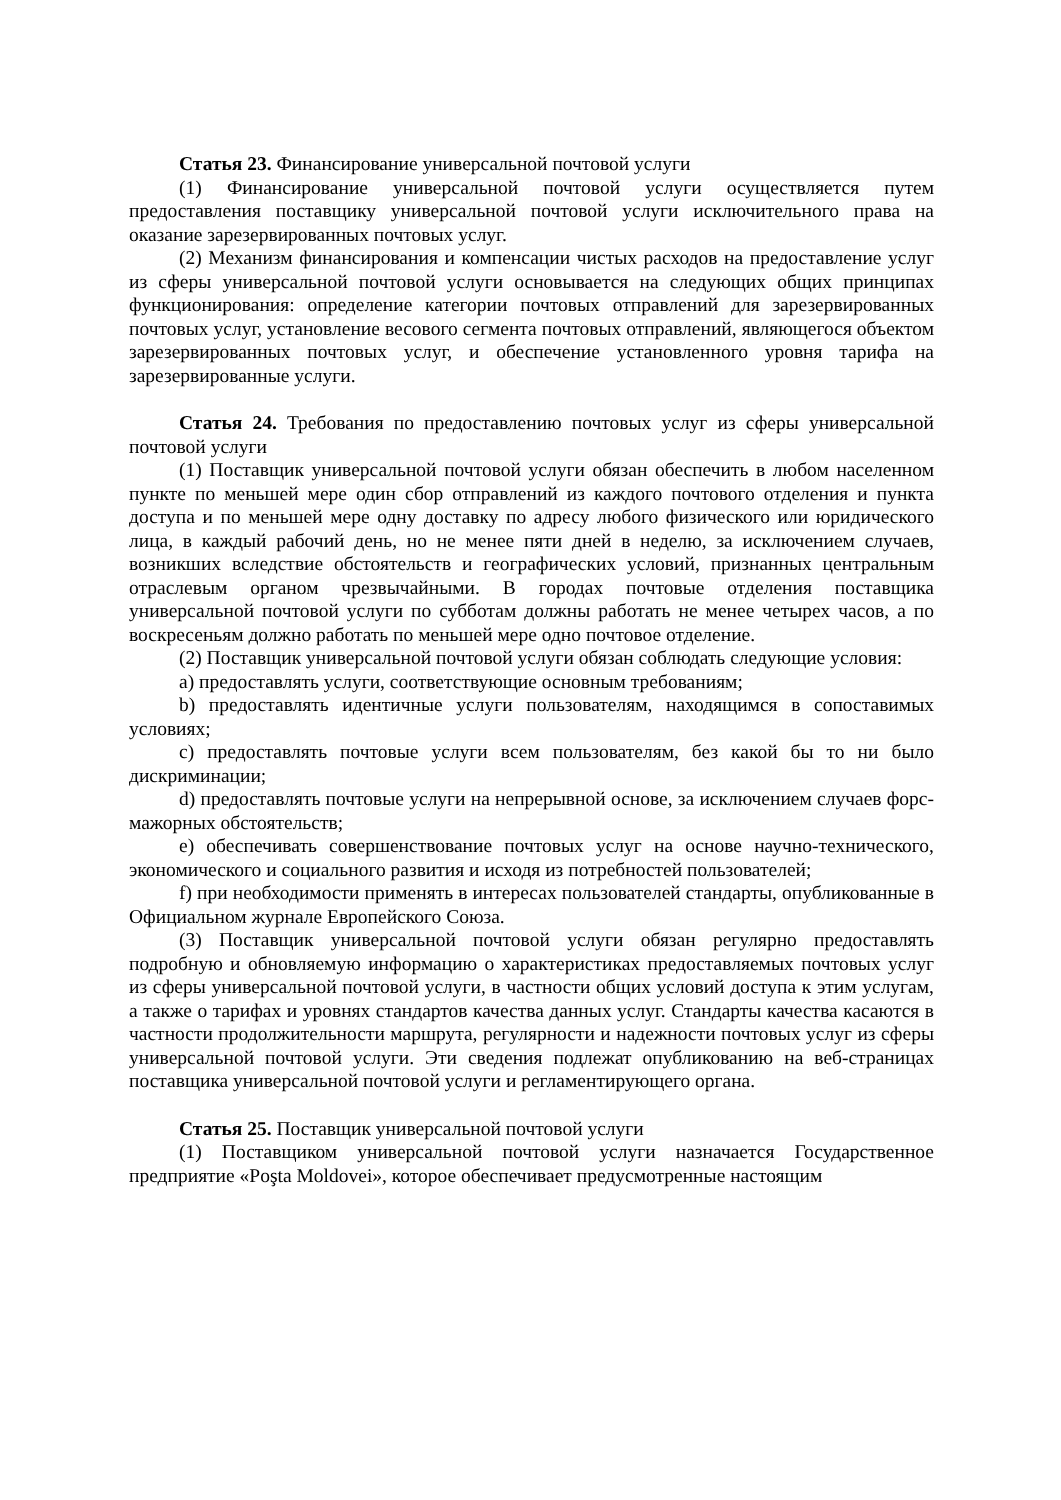Статья 23. Финансирование универсальной почтовой услуги
(1) Финансирование универсальной почтовой услуги осуществляется путем предоставления поставщику универсальной почтовой услуги исключительного права на оказание зарезервированных почтовых услуг.
(2) Механизм финансирования и компенсации чистых расходов на предоставление услуг из сферы универсальной почтовой услуги основывается на следующих общих принципах функционирования: определение категории почтовых отправлений для зарезервированных почтовых услуг, установление весового сегмента почтовых отправлений, являющегося объектом зарезервированных почтовых услуг, и обеспечение установленного уровня тарифа на зарезервированные услуги.
Статья 24. Требования по предоставлению почтовых услуг из сферы универсальной почтовой услуги
(1) Поставщик универсальной почтовой услуги обязан обеспечить в любом населенном пункте по меньшей мере один сбор отправлений из каждого почтового отделения и пункта доступа и по меньшей мере одну доставку по адресу любого физического или юридического лица, в каждый рабочий день, но не менее пяти дней в неделю, за исключением случаев, возникших вследствие обстоятельств и географических условий, признанных центральным отраслевым органом чрезвычайными. В городах почтовые отделения поставщика универсальной почтовой услуги по субботам должны работать не менее четырех часов, а по воскресеньям должно работать по меньшей мере одно почтовое отделение.
(2) Поставщик универсальной почтовой услуги обязан соблюдать следующие условия:
a) предоставлять услуги, соответствующие основным требованиям;
b) предоставлять идентичные услуги пользователям, находящимся в сопоставимых условиях;
c) предоставлять почтовые услуги всем пользователям, без какой бы то ни было дискриминации;
d) предоставлять почтовые услуги на непрерывной основе, за исключением случаев форс-мажорных обстоятельств;
e) обеспечивать совершенствование почтовых услуг на основе научно-технического, экономического и социального развития и исходя из потребностей пользователей;
f) при необходимости применять в интересах пользователей стандарты, опубликованные в Официальном журнале Европейского Союза.
(3) Поставщик универсальной почтовой услуги обязан регулярно предоставлять подробную и обновляемую информацию о характеристиках предоставляемых почтовых услуг из сферы универсальной почтовой услуги, в частности общих условий доступа к этим услугам, а также о тарифах и уровнях стандартов качества данных услуг. Стандарты качества касаются в частности продолжительности маршрута, регулярности и надежности почтовых услуг из сферы универсальной почтовой услуги. Эти сведения подлежат опубликованию на веб-страницах поставщика универсальной почтовой услуги и регламентирующего органа.
Статья 25. Поставщик универсальной почтовой услуги
(1) Поставщиком универсальной почтовой услуги назначается Государственное предприятие «Poşta Moldovei», которое обеспечивает предусмотренные настоящим